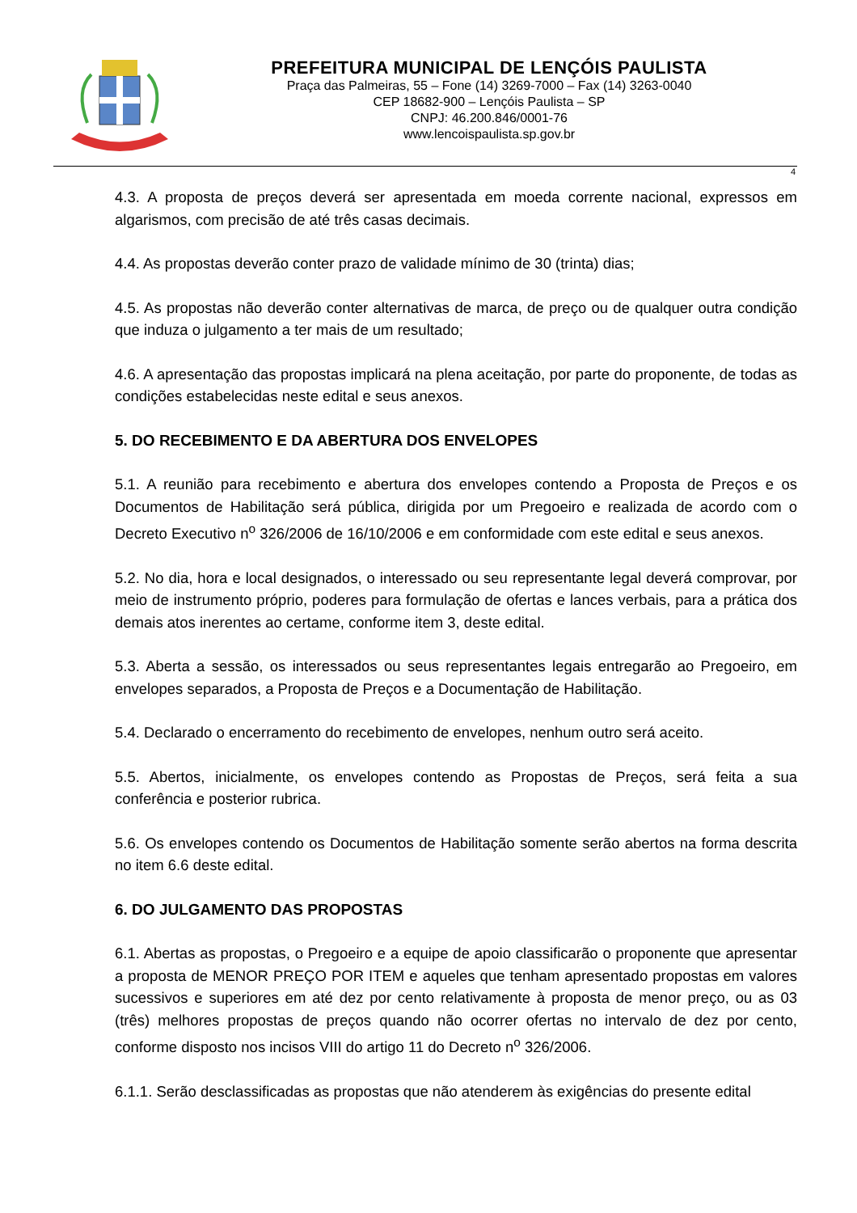PREFEITURA MUNICIPAL DE LENÇÓIS PAULISTA
Praça das Palmeiras, 55 – Fone (14) 3269-7000 – Fax (14) 3263-0040
CEP 18682-900 – Lençóis Paulista – SP
CNPJ: 46.200.846/0001-76
www.lencoispaulista.sp.gov.br
4
4.3. A proposta de preços deverá ser apresentada em moeda corrente nacional, expressos em algarismos, com precisão de até três casas decimais.
4.4. As propostas deverão conter prazo de validade mínimo de 30 (trinta) dias;
4.5. As propostas não deverão conter alternativas de marca, de preço ou de qualquer outra condição que induza o julgamento a ter mais de um resultado;
4.6. A apresentação das propostas implicará na plena aceitação, por parte do proponente, de todas as condições estabelecidas neste edital e seus anexos.
5. DO RECEBIMENTO E DA ABERTURA DOS ENVELOPES
5.1. A reunião para recebimento e abertura dos envelopes contendo a Proposta de Preços e os Documentos de Habilitação será pública, dirigida por um Pregoeiro e realizada de acordo com o Decreto Executivo n<sup>o</sup> 326/2006 de 16/10/2006 e em conformidade com este edital e seus anexos.
5.2. No dia, hora e local designados, o interessado ou seu representante legal deverá comprovar, por meio de instrumento próprio, poderes para formulação de ofertas e lances verbais, para a prática dos demais atos inerentes ao certame, conforme item 3, deste edital.
5.3. Aberta a sessão, os interessados ou seus representantes legais entregarão ao Pregoeiro, em envelopes separados, a Proposta de Preços e a Documentação de Habilitação.
5.4. Declarado o encerramento do recebimento de envelopes, nenhum outro será aceito.
5.5. Abertos, inicialmente, os envelopes contendo as Propostas de Preços, será feita a sua conferência e posterior rubrica.
5.6. Os envelopes contendo os Documentos de Habilitação somente serão abertos na forma descrita no item 6.6 deste edital.
6. DO JULGAMENTO DAS PROPOSTAS
6.1. Abertas as propostas, o Pregoeiro e a equipe de apoio classificarão o proponente que apresentar a proposta de MENOR PREÇO POR ITEM e aqueles que tenham apresentado propostas em valores sucessivos e superiores em até dez por cento relativamente à proposta de menor preço, ou as 03 (três) melhores propostas de preços quando não ocorrer ofertas no intervalo de dez por cento, conforme disposto nos incisos VIII do artigo 11 do Decreto n<sup>o</sup> 326/2006.
6.1.1. Serão desclassificadas as propostas que não atenderem às exigências do presente edital